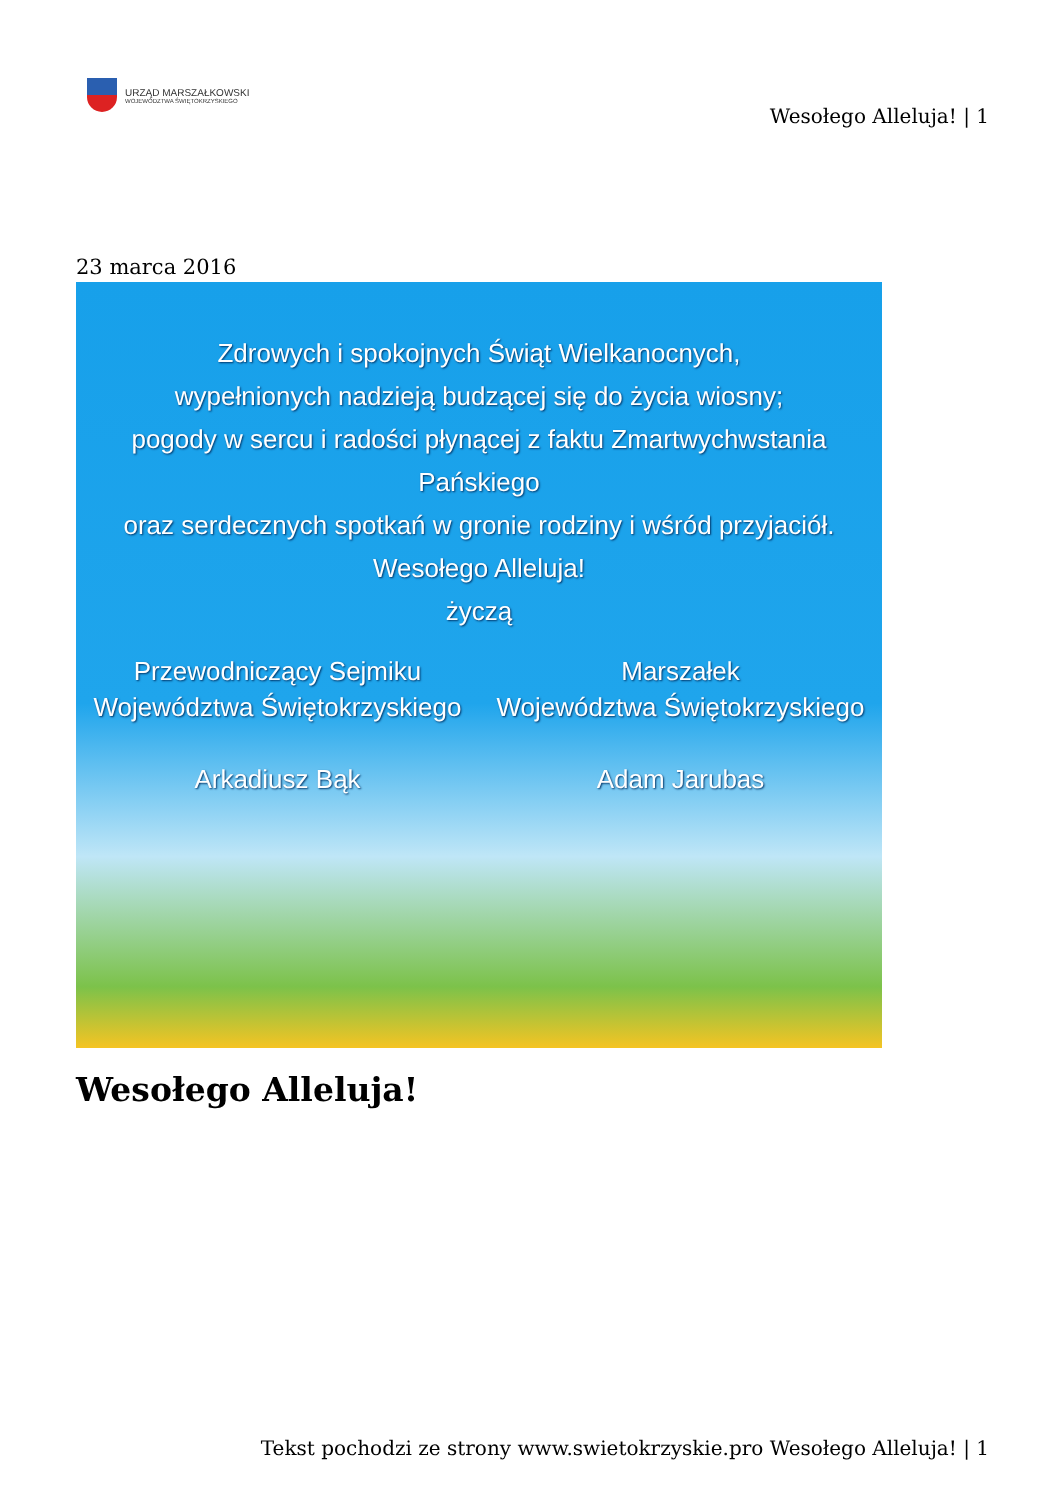URZĄD MARSZAŁKOWSKI
WOJEWÓDZTWA ŚWIĘTOKRZYSKIEGO
Wesołego Alleluja! | 1
23 marca 2016
Zdrowych i spokojnych Świąt Wielkanocnych,
wypełnionych nadzieją budzącej się do życia wiosny;
pogody w sercu i radości płynącej z faktu Zmartwychwstania Pańskiego
oraz serdecznych spotkań w gronie rodziny i wśród przyjaciół.
Wesołego Alleluja!
życzą
Przewodniczący Sejmiku
Województwa Świętokrzyskiego
Arkadiusz Bąk
Marszałek
Województwa Świętokrzyskiego
Adam Jarubas
Wesołego Alleluja!
Tekst pochodzi ze strony www.swietokrzyskie.pro Wesołego Alleluja! | 1